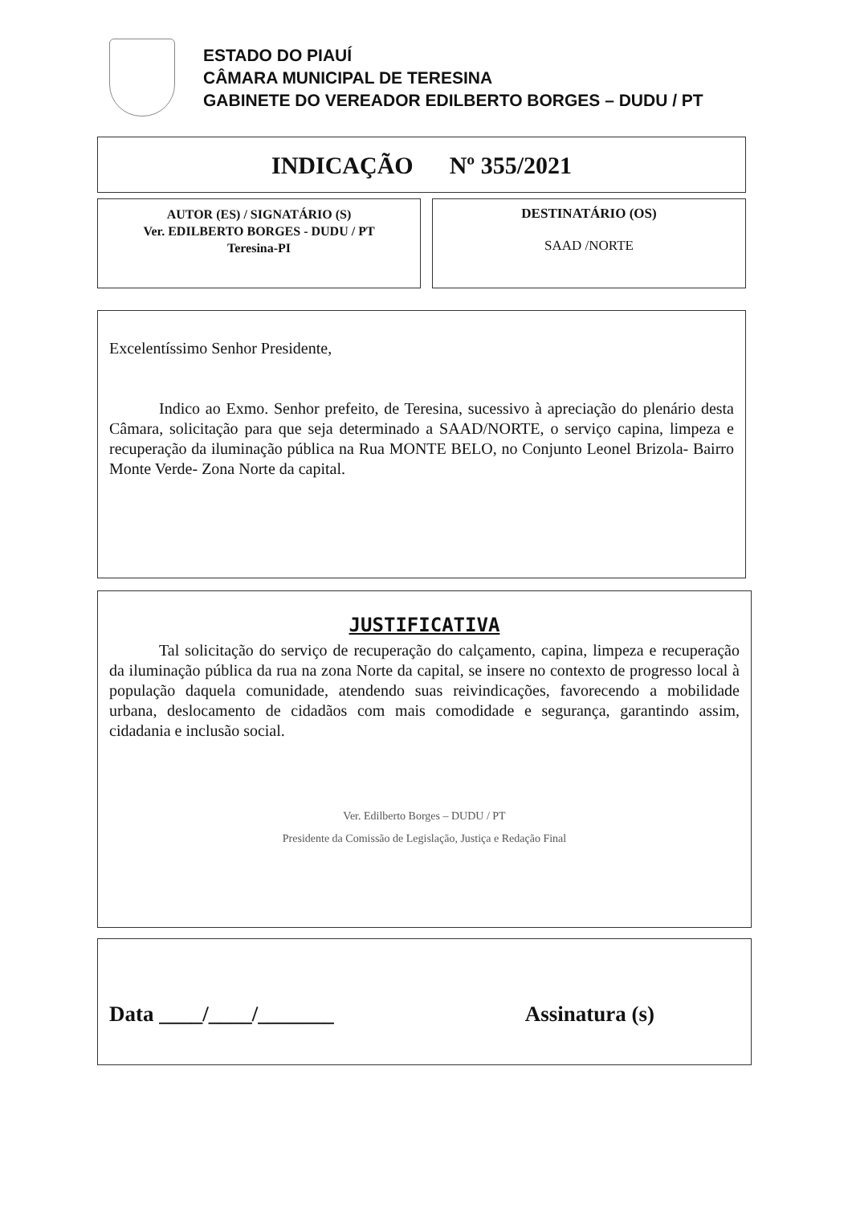ESTADO DO PIAUÍ
CÂMARA MUNICIPAL DE TERESINA
GABINETE DO VEREADOR EDILBERTO BORGES – DUDU / PT
INDICAÇÃO Nº 355/2021
AUTOR (ES) / SIGNATÁRIO (S)
Ver. EDILBERTO BORGES - DUDU / PT
Teresina-PI
DESTINATÁRIO (OS)
SAAD /NORTE
Excelentíssimo Senhor Presidente,
Indico ao Exmo. Senhor prefeito, de Teresina, sucessivo à apreciação do plenário desta Câmara, solicitação para que seja determinado a SAAD/NORTE, o serviço capina, limpeza e recuperação da iluminação pública na Rua MONTE BELO, no Conjunto Leonel Brizola- Bairro Monte Verde- Zona Norte da capital.
JUSTIFICATIVA
Tal solicitação do serviço de recuperação do calçamento, capina, limpeza e recuperação da iluminação pública da rua na zona Norte da capital, se insere no contexto de progresso local à população daquela comunidade, atendendo suas reivindicações, favorecendo a mobilidade urbana, deslocamento de cidadãos com mais comodidade e segurança, garantindo assim, cidadania e inclusão social.
Ver. Edilberto Borges – DUDU / PT
Presidente da Comissão de Legislação, Justiça e Redação Final
Data ____/____/_______ Assinatura (s)